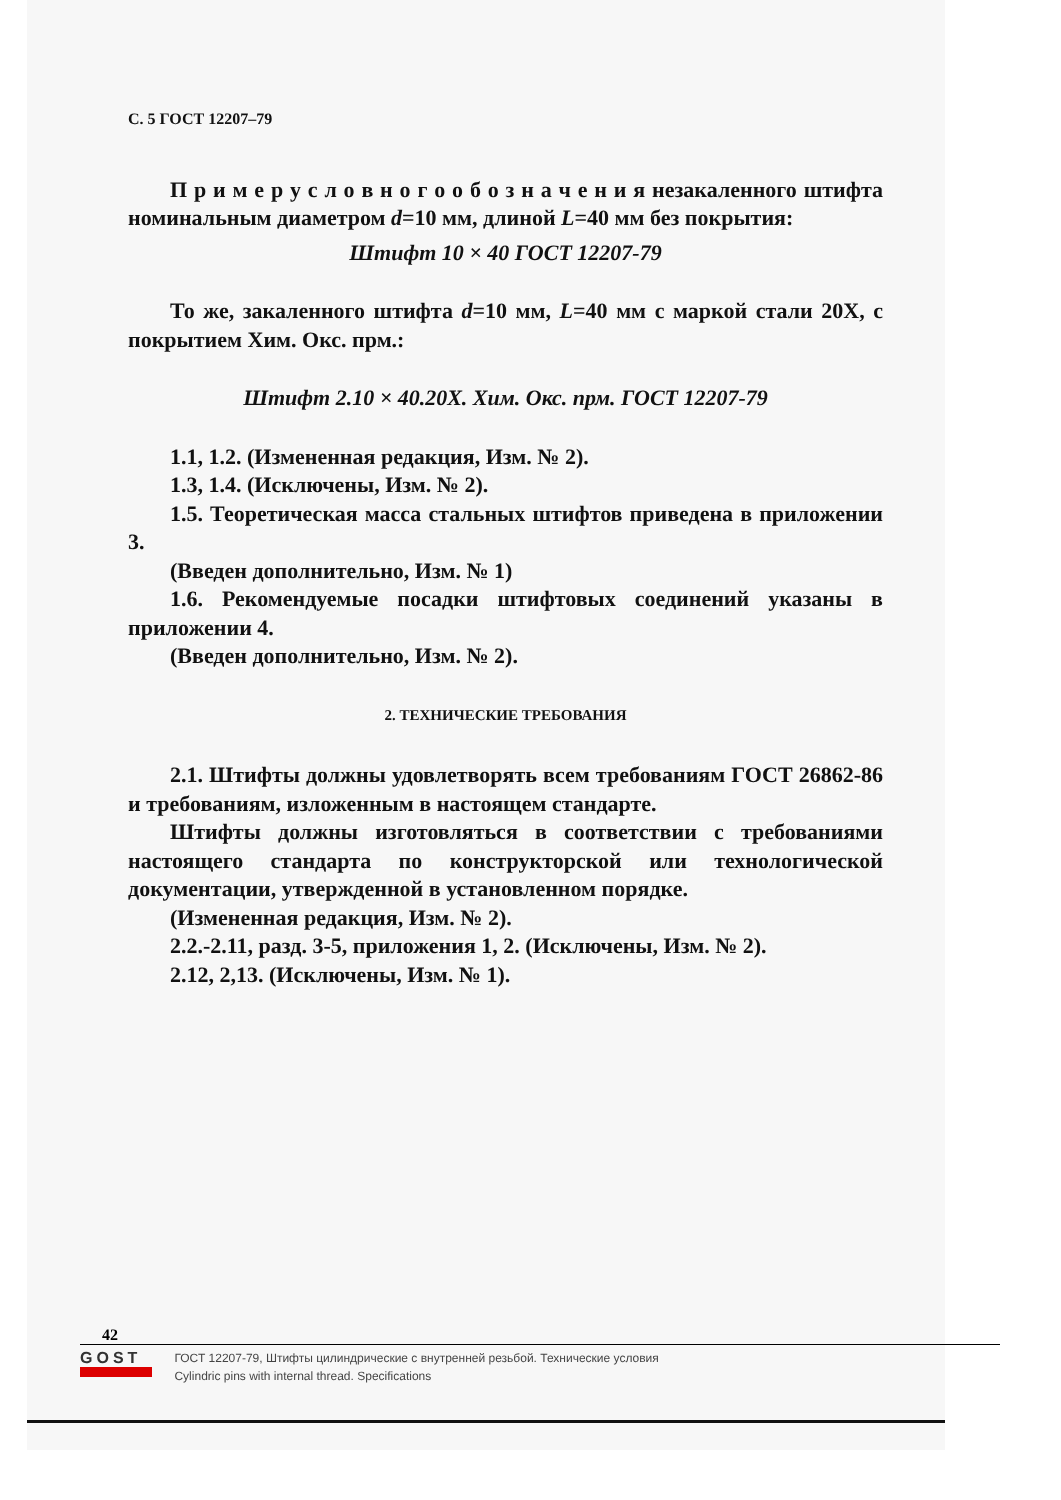С. 5 ГОСТ 12207–79
П р и м е р у с л о в н о г о о б о з н а ч е н и я незакаленного штифта номинальным диаметром d=10 мм, длиной L=40 мм без покрытия:
Штифт 10 × 40 ГОСТ 12207-79
То же, закаленного штифта d=10 мм, L=40 мм с маркой стали 20Х, с покрытием Хим. Окс. прм.:
Штифт 2.10 × 40.20Х. Хим. Окс. прм. ГОСТ 12207-79
1.1, 1.2. (Измененная редакция, Изм. № 2).
1.3, 1.4. (Исключены, Изм. № 2).
1.5. Теоретическая масса стальных штифтов приведена в приложении 3.
(Введен дополнительно, Изм. № 1)
1.6. Рекомендуемые посадки штифтовых соединений указаны в приложении 4.
(Введен дополнительно, Изм. № 2).
2. ТЕХНИЧЕСКИЕ ТРЕБОВАНИЯ
2.1. Штифты должны удовлетворять всем требованиям ГОСТ 26862-86 и требованиям, изложенным в настоящем стандарте.
Штифты должны изготовляться в соответствии с требованиями настоящего стандарта по конструкторской или технологической документации, утвержденной в установленном порядке.
(Измененная редакция, Изм. № 2).
2.2.-2.11, разд. 3-5, приложения 1, 2. (Исключены, Изм. № 2).
2.12, 2,13. (Исключены, Изм. № 1).
42
GOST
ГОСТ 12207-79, Штифты цилиндрические с внутренней резьбой. Технические условия
Cylindric pins with internal thread. Specifications